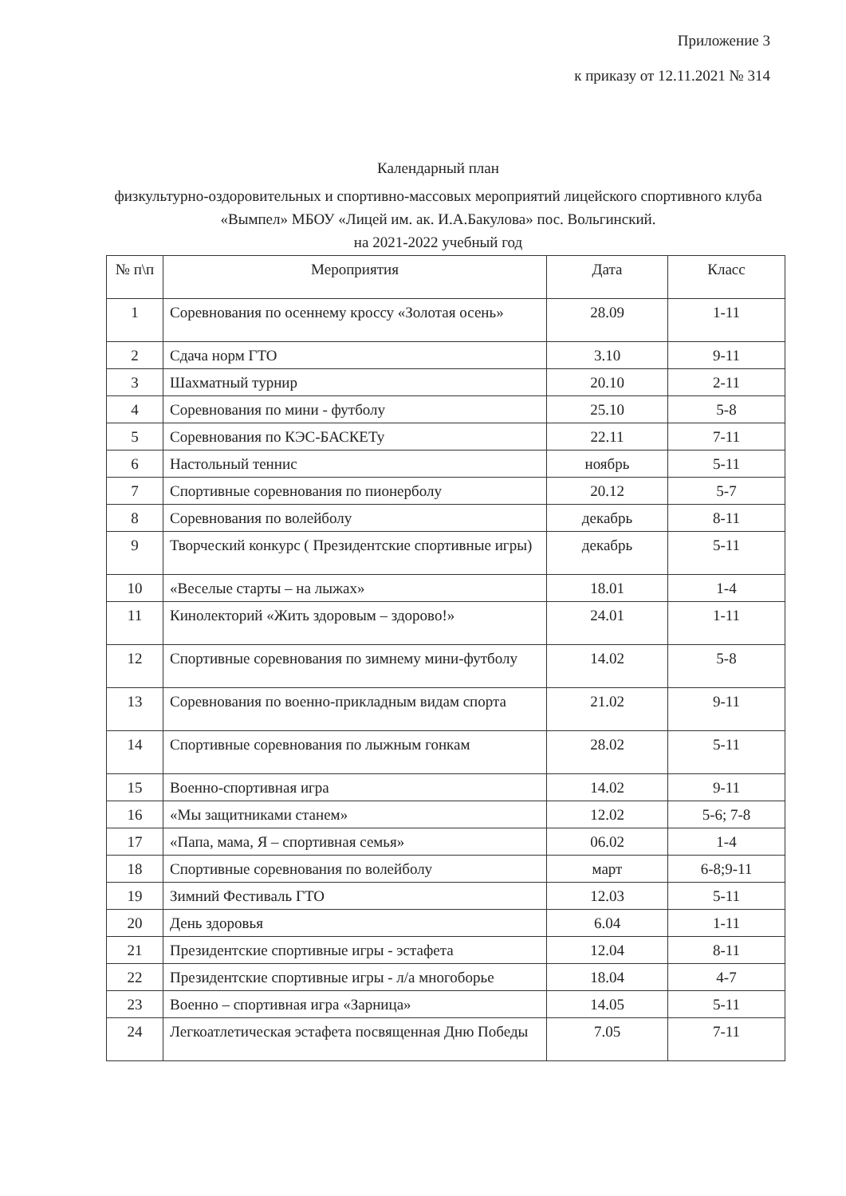Приложение 3
к приказу от 12.11.2021 № 314
Календарный план
физкультурно-оздоровительных и спортивно-массовых мероприятий лицейского спортивного клуба «Вымпел» МБОУ «Лицей им. ак. И.А.Бакулова» пос. Вольгинский.
на 2021-2022 учебный год
| № п\п | Мероприятия | Дата | Класс |
| --- | --- | --- | --- |
| 1 | Соревнования по осеннему кроссу «Золотая осень» | 28.09 | 1-11 |
| 2 | Сдача норм ГТО | 3.10 | 9-11 |
| 3 | Шахматный турнир | 20.10 | 2-11 |
| 4 | Соревнования по мини - футболу | 25.10 | 5-8 |
| 5 | Соревнования по КЭС-БАСКЕТу | 22.11 | 7-11 |
| 6 | Настольный теннис | ноябрь | 5-11 |
| 7 | Спортивные соревнования по пионерболу | 20.12 | 5-7 |
| 8 | Соревнования по волейболу | декабрь | 8-11 |
| 9 | Творческий конкурс ( Президентские спортивные игры) | декабрь | 5-11 |
| 10 | «Веселые старты – на лыжах» | 18.01 | 1-4 |
| 11 | Кинолекторий «Жить здоровым – здорово!» | 24.01 | 1-11 |
| 12 | Спортивные соревнования по зимнему мини-футболу | 14.02 | 5-8 |
| 13 | Соревнования по военно-прикладным видам спорта | 21.02 | 9-11 |
| 14 | Спортивные соревнования по лыжным гонкам | 28.02 | 5-11 |
| 15 | Военно-спортивная игра | 14.02 | 9-11 |
| 16 | «Мы защитниками станем» | 12.02 | 5-6; 7-8 |
| 17 | «Папа, мама, Я – спортивная семья» | 06.02 | 1-4 |
| 18 | Спортивные соревнования по волейболу | март | 6-8;9-11 |
| 19 | Зимний Фестиваль ГТО | 12.03 | 5-11 |
| 20 | День здоровья | 6.04 | 1-11 |
| 21 | Президентские спортивные игры - эстафета | 12.04 | 8-11 |
| 22 | Президентские спортивные игры - л/а многоборье | 18.04 | 4-7 |
| 23 | Военно – спортивная игра «Зарница» | 14.05 | 5-11 |
| 24 | Легкоатлетическая эстафета посвященная Дню Победы | 7.05 | 7-11 |